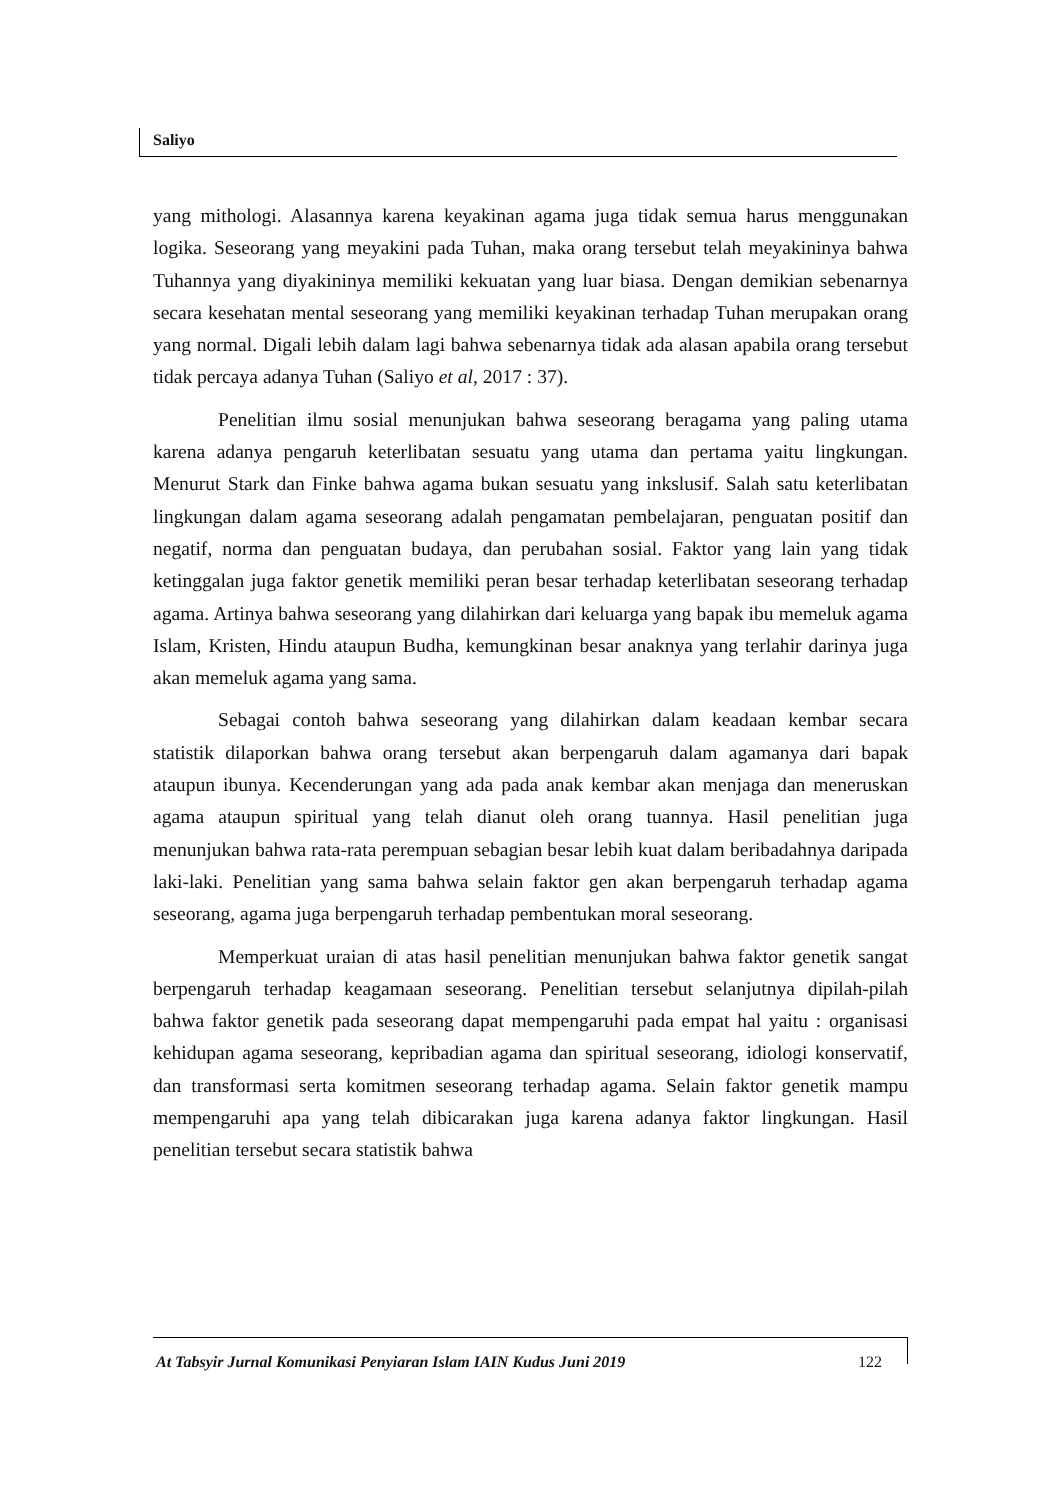Saliyo
yang mithologi. Alasannya karena keyakinan agama juga tidak semua harus menggunakan logika. Seseorang yang meyakini pada Tuhan, maka orang tersebut telah meyakininya bahwa Tuhannya yang diyakininya memiliki kekuatan yang luar biasa. Dengan demikian sebenarnya secara kesehatan mental seseorang yang memiliki keyakinan terhadap Tuhan merupakan orang yang normal. Digali lebih dalam lagi bahwa sebenarnya tidak ada alasan apabila orang tersebut tidak percaya adanya Tuhan (Saliyo et al, 2017 : 37).
Penelitian ilmu sosial menunjukan bahwa seseorang beragama yang paling utama karena adanya pengaruh keterlibatan sesuatu yang utama dan pertama yaitu lingkungan. Menurut Stark dan Finke bahwa agama bukan sesuatu yang inkslusif. Salah satu keterlibatan lingkungan dalam agama seseorang adalah pengamatan pembelajaran, penguatan positif dan negatif, norma dan penguatan budaya, dan perubahan sosial. Faktor yang lain yang tidak ketinggalan juga faktor genetik memiliki peran besar terhadap keterlibatan seseorang terhadap agama. Artinya bahwa seseorang yang dilahirkan dari keluarga yang bapak ibu memeluk agama Islam, Kristen, Hindu ataupun Budha, kemungkinan besar anaknya yang terlahir darinya juga akan memeluk agama yang sama.
Sebagai contoh bahwa seseorang yang dilahirkan dalam keadaan kembar secara statistik dilaporkan bahwa orang tersebut akan berpengaruh dalam agamanya dari bapak ataupun ibunya. Kecenderungan yang ada pada anak kembar akan menjaga dan meneruskan agama ataupun spiritual yang telah dianut oleh orang tuannya. Hasil penelitian juga menunjukan bahwa rata-rata perempuan sebagian besar lebih kuat dalam beribadahnya daripada laki-laki. Penelitian yang sama bahwa selain faktor gen akan berpengaruh terhadap agama seseorang, agama juga berpengaruh terhadap pembentukan moral seseorang.
Memperkuat uraian di atas hasil penelitian menunjukan bahwa faktor genetik sangat berpengaruh terhadap keagamaan seseorang. Penelitian tersebut selanjutnya dipilah-pilah bahwa faktor genetik pada seseorang dapat mempengaruhi pada empat hal yaitu : organisasi kehidupan agama seseorang, kepribadian agama dan spiritual seseorang, idiologi konservatif, dan transformasi serta komitmen seseorang terhadap agama. Selain faktor genetik mampu mempengaruhi apa yang telah dibicarakan juga karena adanya faktor lingkungan. Hasil penelitian tersebut secara statistik bahwa
At Tabsyir Jurnal Komunikasi Penyiaran Islam IAIN Kudus Juni 2019 122